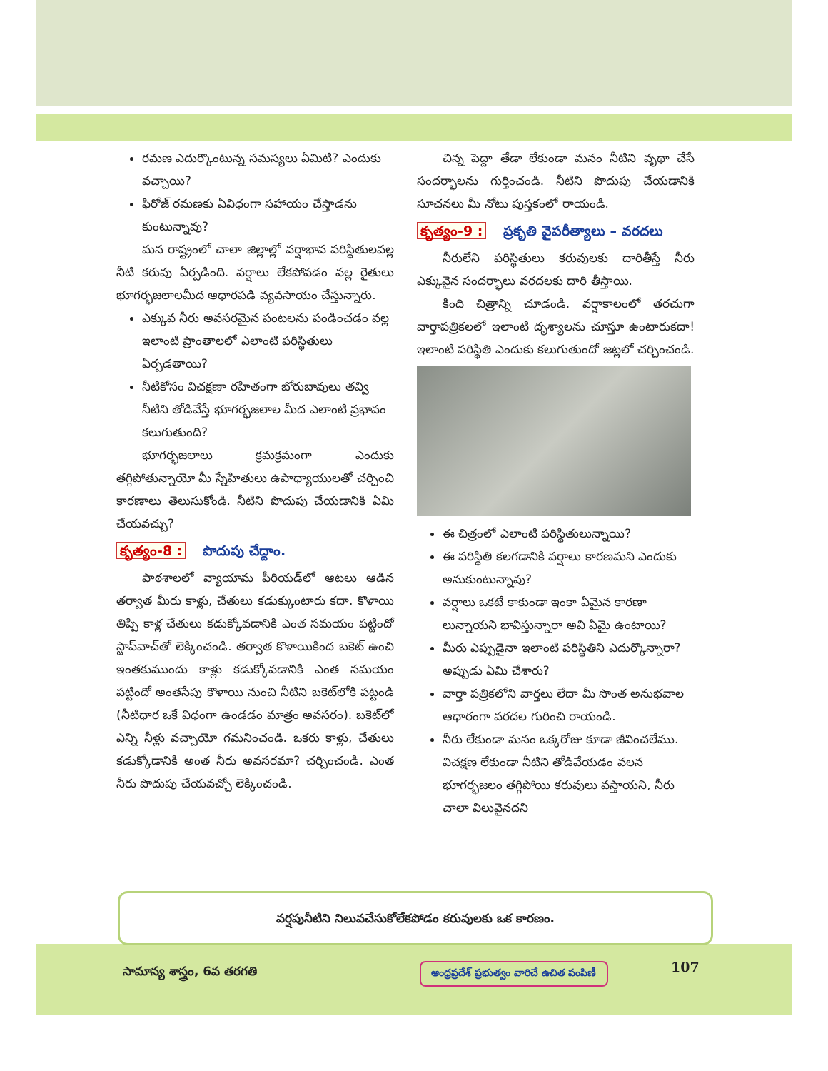రమణ ఎదుర్కొంటున్న సమస్యలు ఏమిటి? ఎందుకు వచ్చాయి?
ఫిరోజ్ రమణకు ఏవిధంగా సహాయం చేస్తాడను కుంటున్నావు?
మన రాష్ట్రంలో చాలా జిల్లాల్లో వర్షాభావ పరిస్థితులవల్ల నీటి కరువు ఏర్పడింది. వర్షాలు లేకపోవడం వల్ల రైతులు భూగర్భజలాలమీద ఆధారపడి వ్యవసాయం చేస్తున్నారు.
ఎక్కువ నీరు అవసరమైన పంటలను పండించడం వల్ల ఇలాంటి ప్రాంతాలలో ఎలాంటి పరిస్థితులు ఏర్పడతాయి?
నీటికోసం విచక్షణా రహితంగా బోరుబావులు తవ్వి నీటిని తోడివేస్తే భూగర్భజలాల మీద ఎలాంటి ప్రభావం కలుగుతుంది?
భూగర్భజలాలు క్రమక్రమంగా ఎందుకు తగ్గిపోతున్నాయో మీ స్నేహితులు ఉపాధ్యాయులతో చర్చించి కారణాలు తెలుసుకోండి. నీటిని పొదుపు చేయడానికి ఏమి చేయవచ్చు?
కృత్యం-8 : పొదుపు చేద్దాం.
పాఠశాలలో వ్యాయామ పీరియడ్‌లో ఆటలు ఆడిన తర్వాత మీరు కాళ్లు, చేతులు కడుక్కుంటారు కదా. కొళాయి తిప్పి కాళ్ల చేతులు కడుక్కోవడానికి ఎంత సమయం పట్టిందో స్టాప్‌వాచ్‌తో లెక్కించండి. తర్వాత కొళాయికింద బకెట్ ఉంచి ఇంతకుముందు కాళ్లు కడుక్కోవడానికి ఎంత సమయం పట్టిందో అంతసేపు కొళాయి నుంచి నీటిని బకెట్‌లోకి పట్టండి (నీటిధార ఒకే విధంగా ఉండడం మాత్రం అవసరం). బకెట్‌లో ఎన్ని నీళ్లు వచ్చాయో గమనించండి. ఒకరు కాళ్లు, చేతులు కడుక్కోడానికి అంత నీరు అవసరమా? చర్చించండి. ఎంత నీరు పొదుపు చేయవచ్చో లెక్కించండి.
చిన్న పెద్దా తేడా లేకుండా మనం నీటిని వృథా చేసే సందర్భాలను గుర్తించండి. నీటిని పొదుపు చేయడానికి సూచనలు మీ నోటు పుస్తకంలో రాయండి.
కృత్యం-9 : ప్రకృతి వైపరీత్యాలు – వరదలు
నీరులేని పరిస్థితులు కరువులకు దారితీస్తే నీరు ఎక్కువైన సందర్భాలు వరదలకు దారి తీస్తాయి.
కింది చిత్రాన్ని చూడండి. వర్షాకాలంలో తరచుగా వార్తాపత్రికలలో ఇలాంటి దృశ్యాలను చూస్తూ ఉంటారుకదా! ఇలాంటి పరిస్థితి ఎందుకు కలుగుతుందో జట్లలో చర్చించండి.
ఈ చిత్రంలో ఎలాంటి పరిస్థితులున్నాయి?
ఈ పరిస్థితి కలగడానికి వర్షాలు కారణమని ఎందుకు అనుకుంటున్నావు?
వర్షాలు ఒకటే కాకుండా ఇంకా ఏమైన కారణా లున్నాయని భావిస్తున్నారా అవి ఏమై ఉంటాయి?
మీరు ఎప్పుడైనా ఇలాంటి పరిస్థితిని ఎదుర్కొన్నారా? అప్పుడు ఏమి చేశారు?
వార్తా పత్రికలోని వార్తలు లేదా మీ సొంత అనుభవాల ఆధారంగా వరదల గురించి రాయండి.
నీరు లేకుండా మనం ఒక్కరోజు కూడా జీవించలేము. విచక్షణ లేకుండా నీటిని తోడివేయడం వలన భూగర్భజలం తగ్గిపోయి కరువులు వస్తాయని, నీరు చాలా విలువైనదని
వర్షపునీటిని నిలువచేసుకోలేకపోడం కరువులకు ఒక కారణం.
సామాన్య శాస్త్రం, 6వ తరగతి
ఆంధ్రప్రదేశ్ ప్రభుత్వం వారిచే ఉచిత పంపిణీ
107